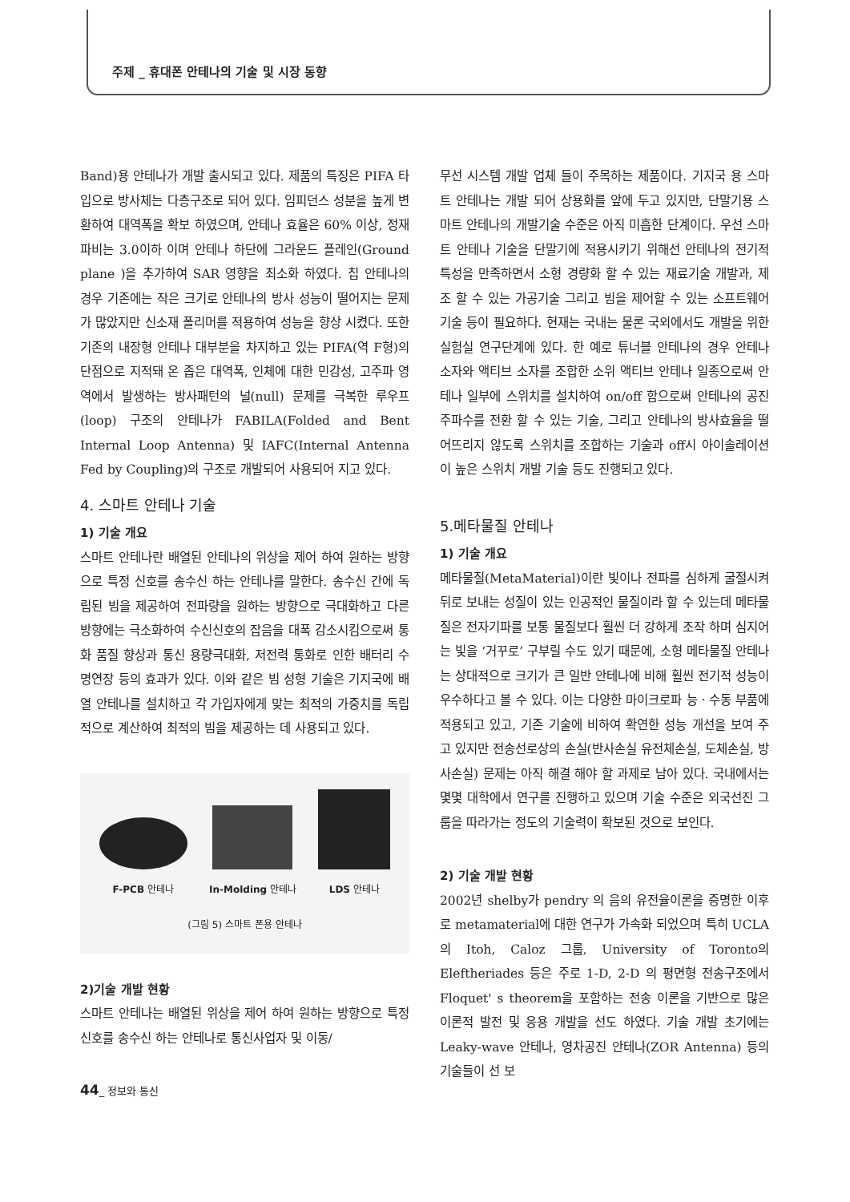주제 _ 휴대폰 안테나의 기술 및 시장 동향
Band)용 안테나가 개발 출시되고 있다. 제품의 특징은 PIFA 타입으로 방사체는 다층구조로 되어 있다. 임피던스 성분을 높게 변환하여 대역폭을 확보 하였으며, 안테나 효율은 60% 이상, 정재파비는 3.0이하 이며 안테나 하단에 그라운드 플레인(Ground plane )을 추가하여 SAR 영향을 최소화 하였다. 칩 안테나의 경우 기존에는 작은 크기로 안테나의 방사 성능이 떨어지는 문제가 많았지만 신소재 폴리머를 적용하여 성능을 향상 시켰다. 또한 기존의 내장형 안테나 대부분을 차지하고 있는 PIFA(역 F형)의 단점으로 지적돼 온 좁은 대역폭, 인체에 대한 민감성, 고주파 영역에서 발생하는 방사패턴의 널(null) 문제를 극복한 루우프(loop) 구조의 안테나가 FABILA(Folded and Bent Internal Loop Antenna) 및 IAFC(Internal Antenna Fed by Coupling)의 구조로 개발되어 사용되어 지고 있다.
4. 스마트 안테나 기술
1) 기술 개요
스마트 안테나란 배열된 안테나의 위상을 제어 하여 원하는 방향으로 특정 신호를 송수신 하는 안테나를 말한다. 송수신 간에 독립된 빔을 제공하여 전파량을 원하는 방향으로 극대화하고 다른 방향에는 극소화하여 수신신호의 잡음을 대폭 감소시킴으로써 통화 품질 향상과 통신 용량극대화, 저전력 통화로 인한 배터리 수명연장 등의 효과가 있다. 이와 같은 빔 성형 기술은 기지국에 배열 안테나를 설치하고 각 가입자에게 맞는 최적의 가중치를 독립적으로 계산하여 최적의 빔을 제공하는 데 사용되고 있다.
F-PCB 안테나
In-Molding 안테나
LDS 안테나
(그림 5) 스마트 폰용 안테나
2)기술 개발 현황
스마트 안테나는 배열된 위상을 제어 하여 원하는 방향으로 특정신호를 송수신 하는 안테나로 통신사업자 및 이동/
무선 시스템 개발 업체 들이 주목하는 제품이다. 기지국 용 스마트 안테나는 개발 되어 상용화를 앞에 두고 있지만, 단말기용 스마트 안테나의 개발기술 수준은 아직 미흡한 단계이다. 우선 스마트 안테나 기술을 단말기에 적용시키기 위해선 안테나의 전기적 특성을 만족하면서 소형 경량화 할 수 있는 재료기술 개발과, 제조 할 수 있는 가공기술 그리고 빔을 제어할 수 있는 소프트웨어 기술 등이 필요하다. 현재는 국내는 물론 국외에서도 개발을 위한 실험실 연구단계에 있다. 한 예로 튜너블 안테나의 경우 안테나 소자와 액티브 소자를 조합한 소위 액티브 안테나 일종으로써 안테나 일부에 스위치를 설치하여 on/off 함으로써 안테나의 공진 주파수를 전환 할 수 있는 기술, 그리고 안테나의 방사효율을 떨어뜨리지 않도록 스위치를 조합하는 기술과 off시 아이솔레이션이 높은 스위치 개발 기술 등도 진행되고 있다.
5.메타물질 안테나
1) 기술 개요
메타물질(MetaMaterial)이란 빛이나 전파를 심하게 굴절시켜 뒤로 보내는 성질이 있는 인공적인 물질이라 할 수 있는데 메타물질은 전자기파를 보통 물질보다 훨씬 더 강하게 조작 하며 심지어는 빛을 ‘거꾸로’ 구부릴 수도 있기 때문에, 소형 메타물질 안테나는 상대적으로 크기가 큰 일반 안테나에 비해 훨씬 전기적 성능이 우수하다고 볼 수 있다. 이는 다양한 마이크로파 능ㆍ수동 부품에 적용되고 있고, 기존 기술에 비하여 확연한 성능 개선을 보여 주고 있지만 전송선로상의 손실(반사손실 유전체손실, 도체손실, 방사손실) 문제는 아직 해결 해야 할 과제로 남아 있다. 국내에서는 몇몇 대학에서 연구를 진행하고 있으며 기술 수준은 외국선진 그룹을 따라가는 정도의 기술력이 확보된 것으로 보인다.
2) 기술 개발 현황
2002년 shelby가 pendry 의 음의 유전율이론을 증명한 이후로 metamaterial에 대한 연구가 가속화 되었으며 특히 UCLA 의 Itoh, Caloz 그룹, University of Toronto의 Eleftheriades 등은 주로 1-D, 2-D 의 평면형 전송구조에서 Floquet' s theorem을 포함하는 전송 이론을 기반으로 많은 이론적 발전 및 응용 개발을 선도 하였다. 기술 개발 초기에는 Leaky-wave 안테나, 영차공진 안테나(ZOR Antenna) 등의 기술들이 선 보
44_ 정보와 통신